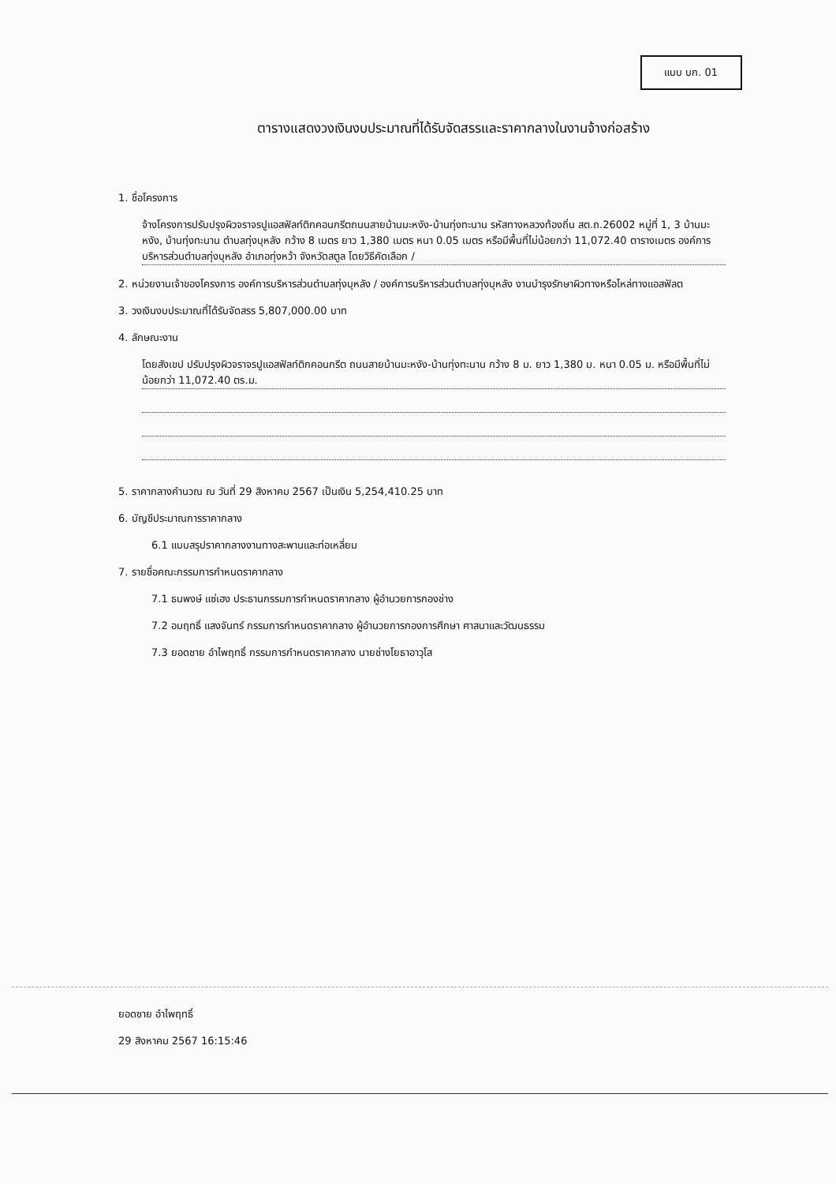แบบ บก. 01
ตารางแสดงวงเงินงบประมาณที่ได้รับจัดสรรและราคากลางในงานจ้างก่อสร้าง
1. ชื่อโครงการ
จ้างโครงการปรับปรุงผิวจราจรปูแอสฟัลท์ติกคอนกรีตถนนสายบ้านมะหงัง-บ้านทุ่งทะนาน รหัสทางหลวงท้องถิ่น สต.ถ.26002 หมู่ที่ 1, 3 บ้านมะหงัง, บ้านทุ่งทะนาน ตำบลทุ่งบุหลัง กว้าง 8 เมตร ยาว 1,380 เมตร หนา 0.05 เมตร หรือมีพื้นที่ไม่น้อยกว่า 11,072.40 ตารางเมตร องค์การบริหารส่วนตำบลทุ่งบุหลัง อำเภอทุ่งหว้า จังหวัดสตูล โดยวิธีคัดเลือก /
2. หน่วยงานเจ้าของโครงการ องค์การบริหารส่วนตำบลทุ่งบุหลัง / องค์การบริหารส่วนตำบลทุ่งบุหลัง งานบำรุงรักษาผิวทางหรือไหล่ทางแอสฟัลต
3. วงเงินงบประมาณที่ได้รับจัดสรร 5,807,000.00 บาท
4. ลักษณะงาน
โดยสังเขป ปรับปรุงผิวจราจรปูแอสฟัลท์ติกคอนกรีต ถนนสายบ้านมะหงัง-บ้านทุ่งทะนาน กว้าง 8 ม. ยาว 1,380 ม. หนา 0.05 ม. หรือมีพื้นที่ไม่น้อยกว่า 11,072.40 ตร.ม.
5. ราคากลางคำนวณ ณ วันที่ 29 สิงหาคม 2567 เป็นเงิน 5,254,410.25 บาท
6. บัญชีประมาณการราคากลาง
6.1 แบบสรุปราคากลางงานทางสะพานและท่อเหลี่ยม
7. รายชื่อคณะกรรมการกำหนดราคากลาง
7.1 ธนพงษ์ แซ่เฮง ประธานกรรมการกำหนดราคากลาง ผู้อำนวยการกองช่าง
7.2 อมฤทธิ์ แสงจันทร์ กรรมการกำหนดราคากลาง ผู้อำนวยการกองการศึกษา ศาสนาและวัฒนธรรม
7.3 ยอดชาย อำไพฤทธิ์ กรรมการกำหนดราคากลาง นายช่างโยธาอาวุโส
ยอดชาย อำไพฤทธิ์
29 สิงหาคม 2567 16:15:46